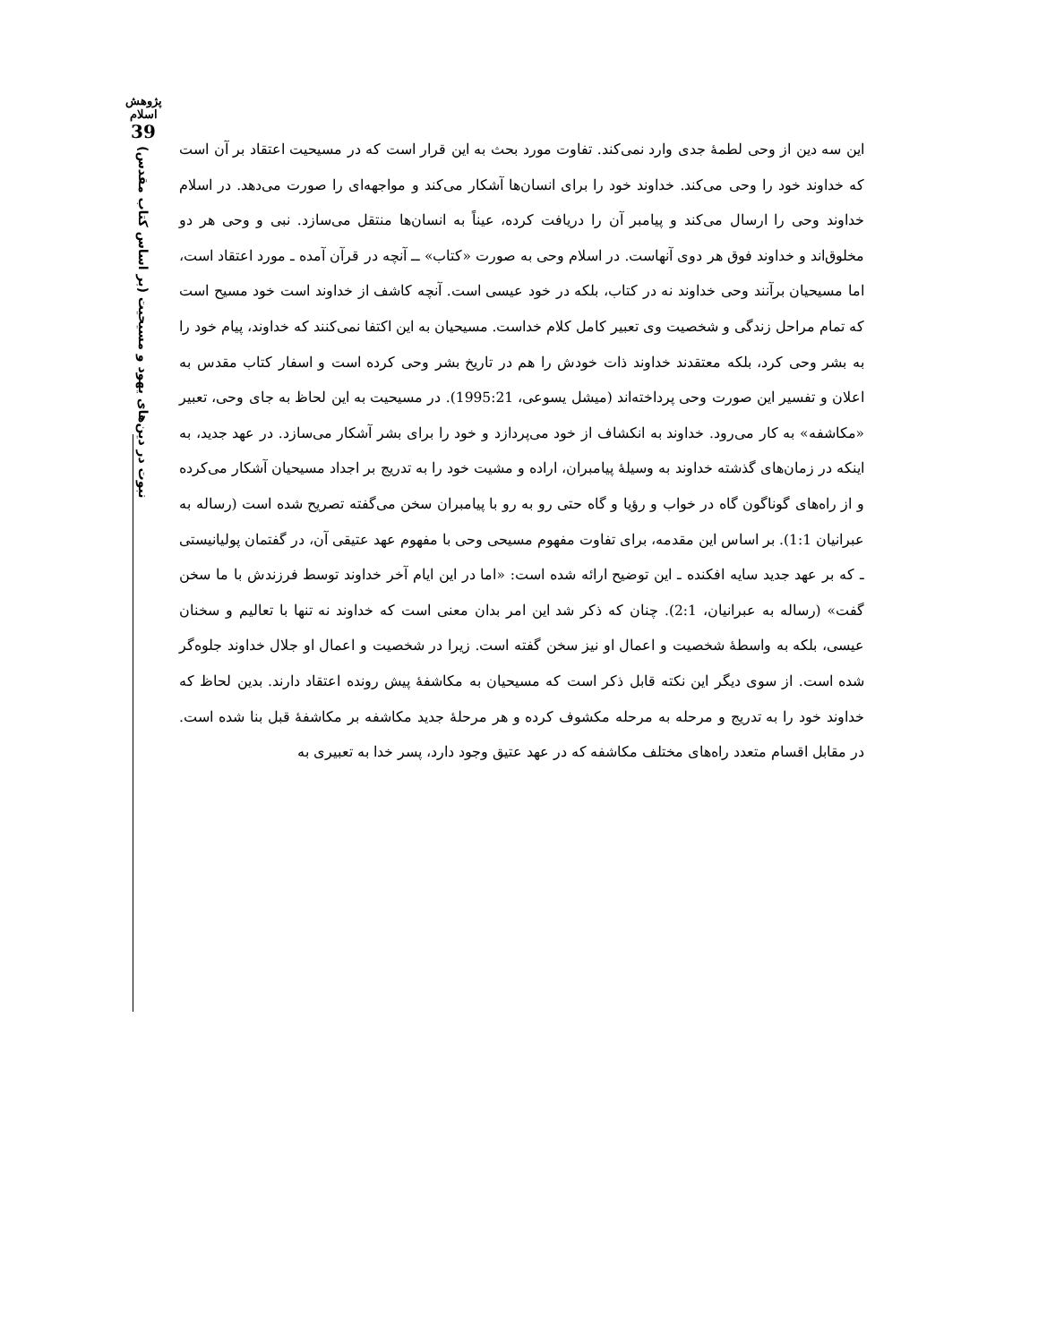پژوهش اسلام
39
نبوت در دین‌های یهود و مسیحیت (بر اساس کتاب مقدس)
این سه دین از وحی لطمهٔ جدی وارد نمی‌کند. تفاوت مورد بحث به این قرار است که در مسیحیت اعتقاد بر آن است که خداوند خود را وحی می‌کند. خداوند خود را برای انسان‌ها آشکار می‌کند و مواجهه‌ای را صورت می‌دهد. در اسلام خداوند وحی را ارسال می‌کند و پیامبر آن را دریافت کرده، عیناً به انسان‌ها منتقل می‌سازد. نبی و وحی هر دو مخلوق‌اند و خداوند فوق هر دوی آنهاست. در اسلام وحی به صورت «کتاب» ــ آنچه در قرآن آمده ـ مورد اعتقاد است، اما مسیحیان برآنند وحی خداوند نه در کتاب، بلکه در خود عیسی است. آنچه کاشف از خداوند است خود مسیح است که تمام مراحل زندگی و شخصیت وی تعبیر کامل کلام خداست. مسیحیان به این اکتفا نمی‌کنند که خداوند، پیام خود را به بشر وحی کرد، بلکه معتقدند خداوند ذات خودش را هم در تاریخ بشر وحی کرده است و اسفار کتاب مقدس به اعلان و تفسیر این صورت وحی پرداخته‌اند (میشل یسوعی، 1995:21). در مسیحیت به این لحاظ به جای وحی، تعبیر «مکاشفه» به کار می‌رود. خداوند به انکشاف از خود می‌پردازد و خود را برای بشر آشکار می‌سازد. در عهد جدید، به اینکه در زمان‌های گذشته خداوند به وسیلهٔ پیامبران، اراده و مشیت خود را به تدریج بر اجداد مسیحیان آشکار می‌کرده و از راه‌های گوناگون گاه در خواب و رؤیا و گاه حتی رو به رو با پیامبران سخن می‌گفته تصریح شده است (رساله به عبرانیان 1:1). بر اساس این مقدمه، برای تفاوت مفهوم مسیحی وحی با مفهوم عهد عتیقی آن، در گفتمان پولیانیستی ـ که بر عهد جدید سایه افکنده ـ این توضیح ارائه شده است: «اما در این ایام آخر خداوند توسط فرزندش با ما سخن گفت» (رساله به عبرانیان، 2:1). چنان که ذکر شد این امر بدان معنی است که خداوند نه تنها با تعالیم و سخنان عیسی، بلکه به واسطهٔ شخصیت و اعمال او نیز سخن گفته است. زیرا در شخصیت و اعمال او جلال خداوند جلوه‌گر شده است. از سوی دیگر این نکته قابل ذکر است که مسیحیان به مکاشفهٔ پیش رونده اعتقاد دارند. بدین لحاظ که خداوند خود را به تدریج و مرحله به مرحله مکشوف کرده و هر مرحلهٔ جدید مکاشفه بر مکاشفهٔ قبل بنا شده است. در مقابل اقسام متعدد راه‌های مختلف مکاشفه که در عهد عتیق وجود دارد، پسر خدا به تعبیری به